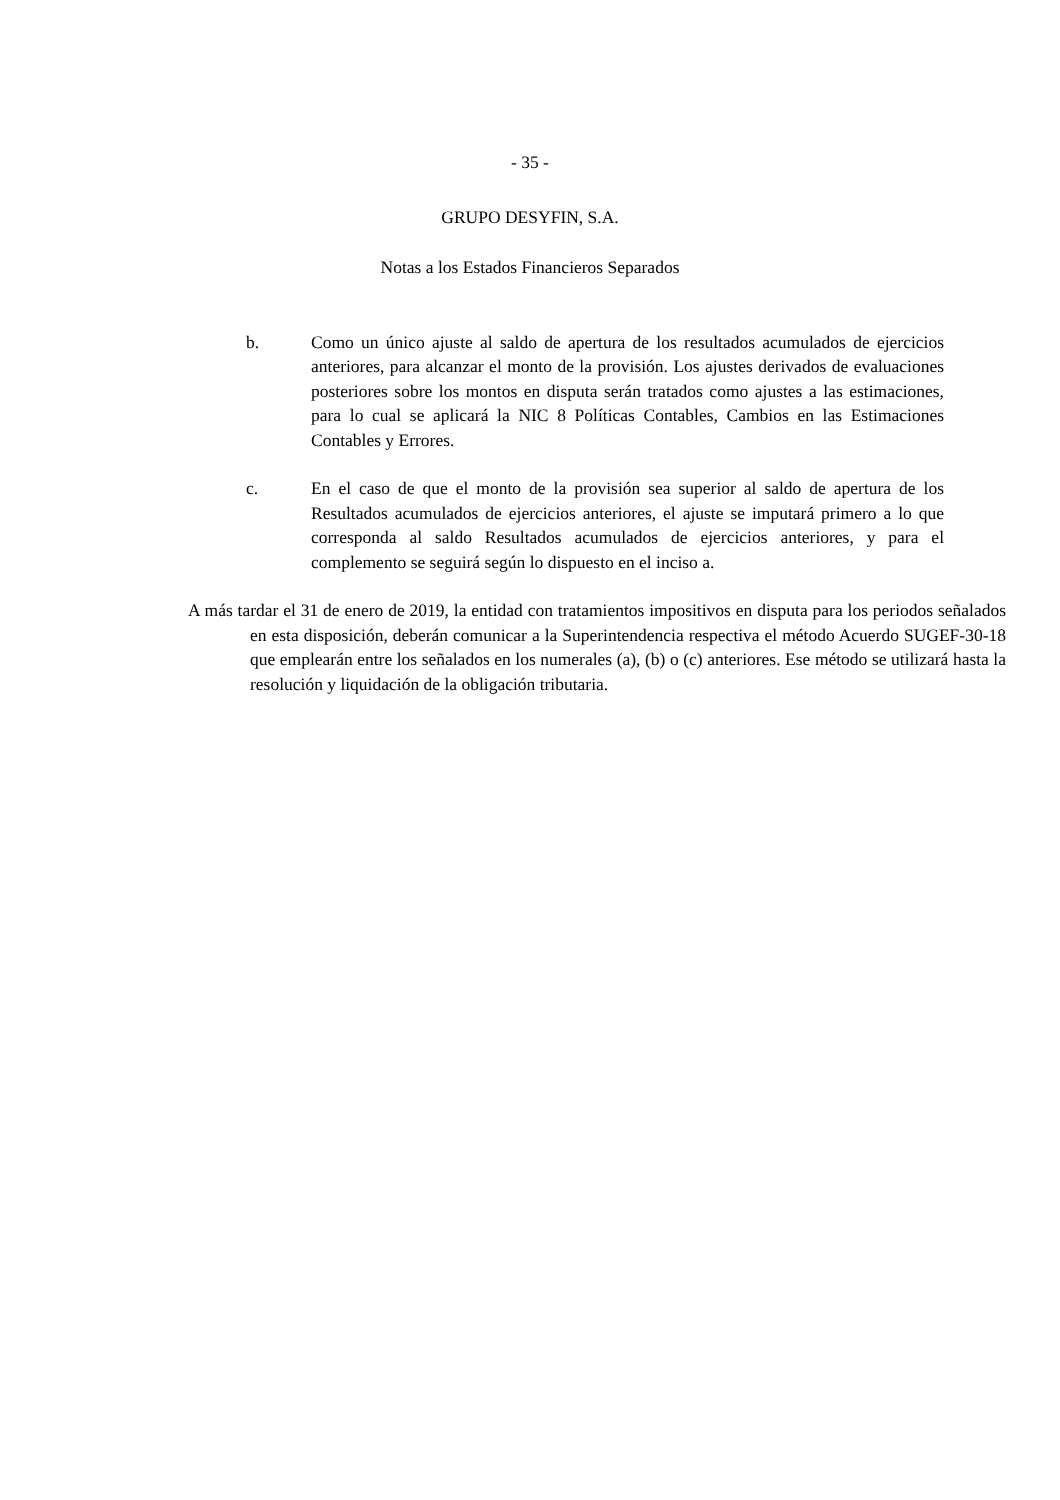- 35 -
GRUPO DESYFIN, S.A.
Notas a los Estados Financieros Separados
b. Como un único ajuste al saldo de apertura de los resultados acumulados de ejercicios anteriores, para alcanzar el monto de la provisión. Los ajustes derivados de evaluaciones posteriores sobre los montos en disputa serán tratados como ajustes a las estimaciones, para lo cual se aplicará la NIC 8 Políticas Contables, Cambios en las Estimaciones Contables y Errores.
c. En el caso de que el monto de la provisión sea superior al saldo de apertura de los Resultados acumulados de ejercicios anteriores, el ajuste se imputará primero a lo que corresponda al saldo Resultados acumulados de ejercicios anteriores, y para el complemento se seguirá según lo dispuesto en el inciso a.
A más tardar el 31 de enero de 2019, la entidad con tratamientos impositivos en disputa para los periodos señalados en esta disposición, deberán comunicar a la Superintendencia respectiva el método Acuerdo SUGEF-30-18 que emplearán entre los señalados en los numerales (a), (b) o (c) anteriores. Ese método se utilizará hasta la resolución y liquidación de la obligación tributaria.